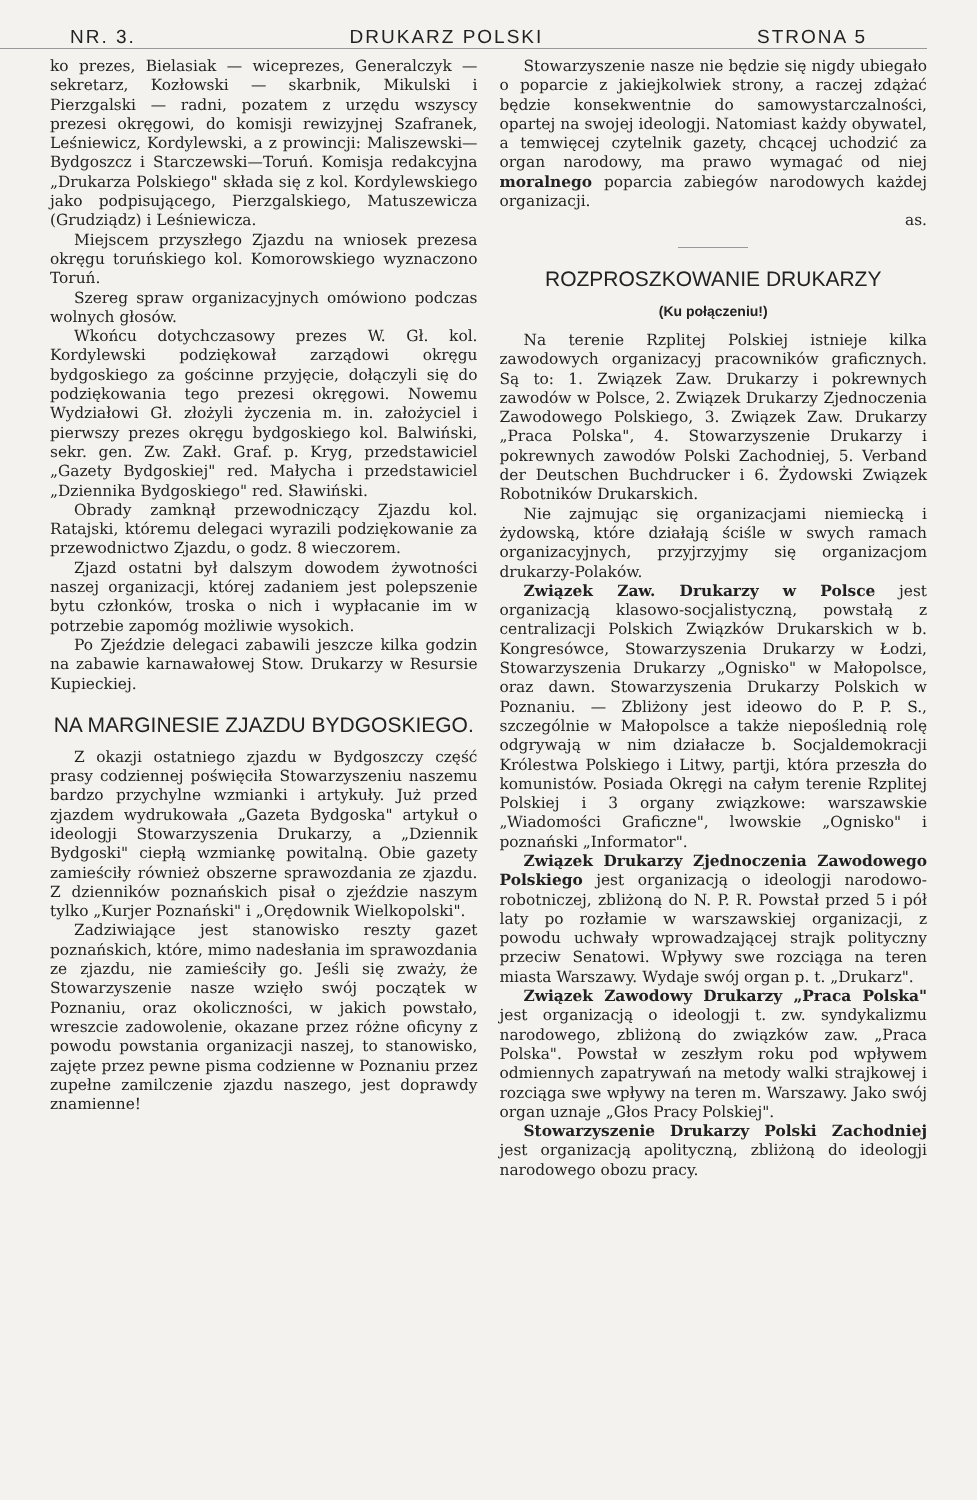NR. 3. DRUKARZ POLSKI STRONA 5
ko prezes, Bielasiak — wiceprezes, Generalczyk — sekretarz, Kozłowski — skarbnik, Mikulski i Pierzgalski — radni, pozatem z urzędu wszyscy prezesi okręgowi, do komisji rewizyjnej Szafranek, Leśniewicz, Kordylewski, a z prowincji: Maliszewski—Bydgoszcz i Starczewski—Toruń. Komisja redakcyjna „Drukarza Polskiego" składa się z kol. Kordylewskiego jako podpisującego, Pierzgalskiego, Matuszewicza (Grudziądz) i Leśniewicza.
Miejscem przyszłego Zjazdu na wniosek prezesa okręgu toruńskiego kol. Komorowskiego wyznaczono Toruń.
Szereg spraw organizacyjnych omówiono podczas wolnych głosów.
Wkońcu dotychczasowy prezes W. Gł. kol. Kordylewski podziękował zarządowi okręgu bydgoskiego za gościnne przyjęcie, dołączyli się do podziękowania tego prezesi okręgowi. Nowemu Wydziałowi Gł. złożyli życzenia m. in. założyciel i pierwszy prezes okręgu bydgoskiego kol. Balwiński, sekr. gen. Zw. Zakł. Graf. p. Kryg, przedstawiciel „Gazety Bydgoskiej" red. Małycha i przedstawiciel „Dziennika Bydgoskiego" red. Sławiński.
Obrady zamknął przewodniczący Zjazdu kol. Ratajski, któremu delegaci wyrazili podziękowanie za przewodnictwo Zjazdu, o godz. 8 wieczorem.
Zjazd ostatni był dalszym dowodem żywotności naszej organizacji, której zadaniem jest polepszenie bytu członków, troska o nich i wypłacanie im w potrzebie zapomóg możliwie wysokich.
Po Zjeździe delegaci zabawili jeszcze kilka godzin na zabawie karnawałowej Stow. Drukarzy w Resursie Kupieckiej.
NA MARGINESIE ZJAZDU BYDGOSKIEGO.
Z okazji ostatniego zjazdu w Bydgoszczy część prasy codziennej poświęciła Stowarzyszeniu naszemu bardzo przychylne wzmianki i artykuły. Już przed zjazdem wydrukowała „Gazeta Bydgoska" artykuł o ideologji Stowarzyszenia Drukarzy, a „Dziennik Bydgoski" ciepłą wzmiankę powitalną. Obie gazety zamieściły również obszerne sprawozdania ze zjazdu. Z dzienników poznańskich pisał o zjeździe naszym tylko „Kurjer Poznański" i „Orędownik Wielkopolski".
Zadziwiające jest stanowisko reszty gazet poznańskich, które, mimo nadesłania im sprawozdania ze zjazdu, nie zamieściły go. Jeśli się zważy, że Stowarzyszenie nasze wzięło swój początek w Poznaniu, oraz okoliczności, w jakich powstało, wreszcie zadowolenie, okazane przez różne oficyny z powodu powstania organizacji naszej, to stanowisko, zajęte przez pewne pisma codzienne w Poznaniu przez zupełne zamilczenie zjazdu naszego, jest doprawdy znamienne!
Stowarzyszenie nasze nie będzie się nigdy ubiegało o poparcie z jakiejkolwiek strony, a raczej zdążać będzie konsekwentnie do samowystarczalności, opartej na swojej ideologji. Natomiast każdy obywatel, a temwięcej czytelnik gazety, chcącej uchodzić za organ narodowy, ma prawo wymagać od niej moralnego poparcia zabiegów narodowych każdej organizacji.
as.
ROZPROSZKOWANIE DRUKARZY
(Ku połączeniu!)
Na terenie Rzplitej Polskiej istnieje kilka zawodowych organizacyj pracowników graficznych. Są to: 1. Związek Zaw. Drukarzy i pokrewnych zawodów w Polsce, 2. Związek Drukarzy Zjednoczenia Zawodowego Polskiego, 3. Związek Zaw. Drukarzy „Praca Polska", 4. Stowarzyszenie Drukarzy i pokrewnych zawodów Polski Zachodniej, 5. Verband der Deutschen Buchdrucker i 6. Żydowski Związek Robotników Drukarskich.
Nie zajmując się organizacjami niemiecką i żydowską, które działają ściśle w swych ramach organizacyjnych, przyjrzyjmy się organizacjom drukarzy-Polaków.
Związek Zaw. Drukarzy w Polsce jest organizacją klasowo-socjalistyczną, powstałą z centralizacji Polskich Związków Drukarskich w b. Kongresówce, Stowarzyszenia Drukarzy w Łodzi, Stowarzyszenia Drukarzy „Ognisko" w Małopolsce, oraz dawn. Stowarzyszenia Drukarzy Polskich w Poznaniu. — Zbliżony jest ideowo do P. P. S., szczególnie w Małopolsce a także niepoślednią rolę odgrywają w nim działacze b. Socjaldemokracji Królestwa Polskiego i Litwy, partji, która przeszła do komunistów. Posiada Okręgi na całym terenie Rzplitej Polskiej i 3 organy związkowe: warszawskie „Wiadomości Graficzne", lwowskie „Ognisko" i poznański „Informator".
Związek Drukarzy Zjednoczenia Zawodowego Polskiego jest organizacją o ideologji narodowo-robotniczej, zbliżoną do N. P. R. Powstał przed 5 i pół laty po rozłamie w warszawskiej organizacji, z powodu uchwały wprowadzającej strajk polityczny przeciw Senatowi. Wpływy swe rozciąga na teren miasta Warszawy. Wydaje swój organ p. t. „Drukarz".
Związek Zawodowy Drukarzy „Praca Polska" jest organizacją o ideologji t. zw. syndykalizmu narodowego, zbliżoną do związków zaw. „Praca Polska". Powstał w zeszłym roku pod wpływem odmiennych zapatrywań na metody walki strajkowej i rozciąga swe wpływy na teren m. Warszawy. Jako swój organ uznaje „Głos Pracy Polskiej".
Stowarzyszenie Drukarzy Polski Zachodniej jest organizacją apolityczną, zbliżoną do ideologji narodowego obozu pracy.